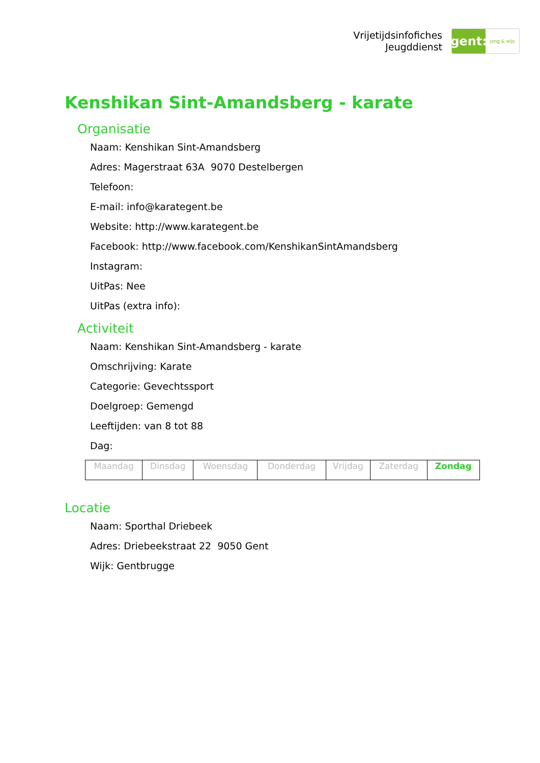Vrijetijdsinfofiches
Jeugddienst
gent:
jong & wijs
Kenshikan Sint-Amandsberg - karate
Organisatie
Naam: Kenshikan Sint-Amandsberg
Adres: Magerstraat 63A 9070 Destelbergen
Telefoon:
E-mail: info@karategent.be
Website: http://www.karategent.be
Facebook: http://www.facebook.com/KenshikanSintAmandsberg
Instagram:
UitPas: Nee
UitPas (extra info):
Activiteit
Naam: Kenshikan Sint-Amandsberg - karate
Omschrijving: Karate
Categorie: Gevechtssport
Doelgroep: Gemengd
Leeftijden: van 8 tot 88
Dag:
| Maandag | Dinsdag | Woensdag | Donderdag | Vrijdag | Zaterdag | Zondag |
Locatie
Naam: Sporthal Driebeek
Adres: Driebeekstraat 22 9050 Gent
Wijk: Gentbrugge